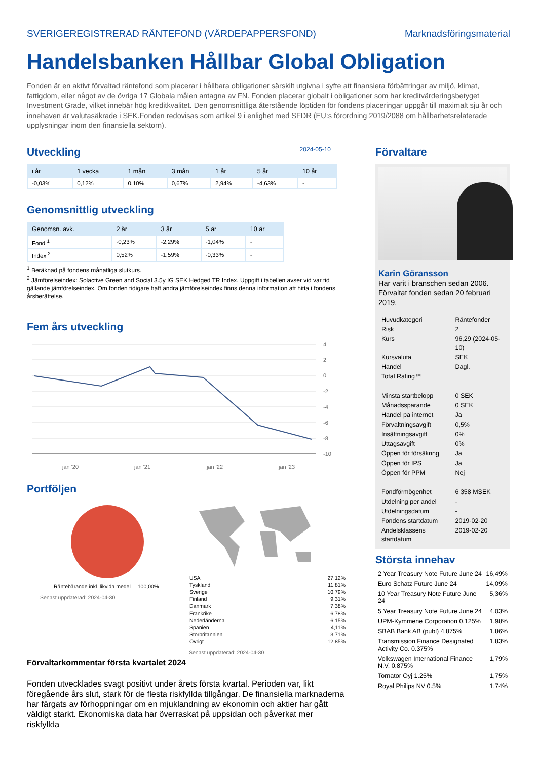SVERIGEREGISTRERAD RÄNTEFOND (VÄRDEPAPPERSFOND) Marknadsföringsmaterial
Handelsbanken Hållbar Global Obligation
Fonden är en aktivt förvaltad räntefond som placerar i hållbara obligationer särskilt utgivna i syfte att finansiera förbättringar av miljö, klimat, fattigdom, eller något av de övriga 17 Globala målen antagna av FN. Fonden placerar globalt i obligationer som har kreditvärderingsbetyget Investment Grade, vilket innebär hög kreditkvalitet. Den genomsnittliga återstående löptiden för fondens placeringar uppgår till maximalt sju år och innehaven är valutasäkrade i SEK.Fonden redovisas som artikel 9 i enlighet med SFDR (EU:s förordning 2019/2088 om hållbarhetsrelaterade upplysningar inom den finansiella sektorn).
Utveckling
2024-05-10
| i år | 1 vecka | 1 mån | 3 mån | 1 år | 5 år | 10 år |
| --- | --- | --- | --- | --- | --- | --- |
| -0,03% | 0,12% | 0,10% | 0,67% | 2,94% | -4,63% | - |
Genomsnittlig utveckling
| Genomsn. avk. | 2 år | 3 år | 5 år | 10 år |
| --- | --- | --- | --- | --- |
| Fond <sup>1</sup> | -0,23% | -2,29% | -1,04% | - |
| Index <sup>2</sup> | 0,52% | -1,59% | -0,33% | - |
<sup>1</sup> Beräknad på fondens månatliga slutkurs.
<sup>2</sup> Jämförelseindex: Solactive Green and Social 3.5y IG SEK Hedged TR Index. Uppgift i tabellen avser vid var tid gällande jämförelseindex. Om fonden tidigare haft andra jämförelseindex finns denna information att hitta i fondens årsberättelse.
Fem års utveckling
4
2
0
-2
-4
-6
-8
-10
jan '20
jan '21
jan '22
jan '23
Portföljen
Räntebärande inkl. likvida medel 100,00%
Senast uppdaterad: 2024-04-30
| USA | 27,12% |
| Tyskland | 11,81% |
| Sverige | 10,79% |
| Finland | 9,31% |
| Danmark | 7,38% |
| Frankrike | 6,78% |
| Nederländerna | 6,15% |
| Spanien | 4,11% |
| Storbritannien | 3,71% |
| Övrigt | 12,85% |
Senast uppdaterad: 2024-04-30
Förvaltarkommentar första kvartalet 2024
Fonden utvecklades svagt positivt under årets första kvartal. Perioden var, likt föregående års slut, stark för de flesta riskfyllda tillgångar. De finansiella marknaderna har färgats av förhoppningar om en mjuklandning av ekonomin och aktier har gått väldigt starkt. Ekonomiska data har överraskat på uppsidan och påverkat mer riskfyllda
Förvaltare
Karin Göransson
Har varit i branschen sedan 2006.
Förvaltat fonden sedan 20 februari 2019.
| Huvudkategori | Räntefonder |
| Risk | 2 |
| Kurs | 96,29 (2024-05-10) |
| Kursvaluta | SEK |
| Handel | Dagl. |
| Total Rating™ | |
| Minsta startbelopp | 0 SEK |
| Månadssparande | 0 SEK |
| Handel på internet | Ja |
| Förvaltningsavgift | 0,5% |
| Insättningsavgift | 0% |
| Uttagsavgift | 0% |
| Öppen för försäkring | Ja |
| Öppen för IPS | Ja |
| Öppen för PPM | Nej |
| Fondförmögenhet | 6 358 MSEK |
| Utdelning per andel | - |
| Utdelningsdatum | - |
| Fondens startdatum | 2019-02-20 |
| Andelsklassens startdatum | 2019-02-20 |
Största innehav
| 2 Year Treasury Note Future June 24 | 16,49% |
| Euro Schatz Future June 24 | 14,09% |
| 10 Year Treasury Note Future June 24 | 5,36% |
| 5 Year Treasury Note Future June 24 | 4,03% |
| UPM-Kymmene Corporation 0.125% | 1,98% |
| SBAB Bank AB (publ) 4.875% | 1,86% |
| Transmission Finance Designated Activity Co. 0.375% | 1,83% |
| Volkswagen International Finance N.V. 0.875% | 1,79% |
| Tornator Oyj 1.25% | 1,75% |
| Royal Philips NV 0.5% | 1,74% |